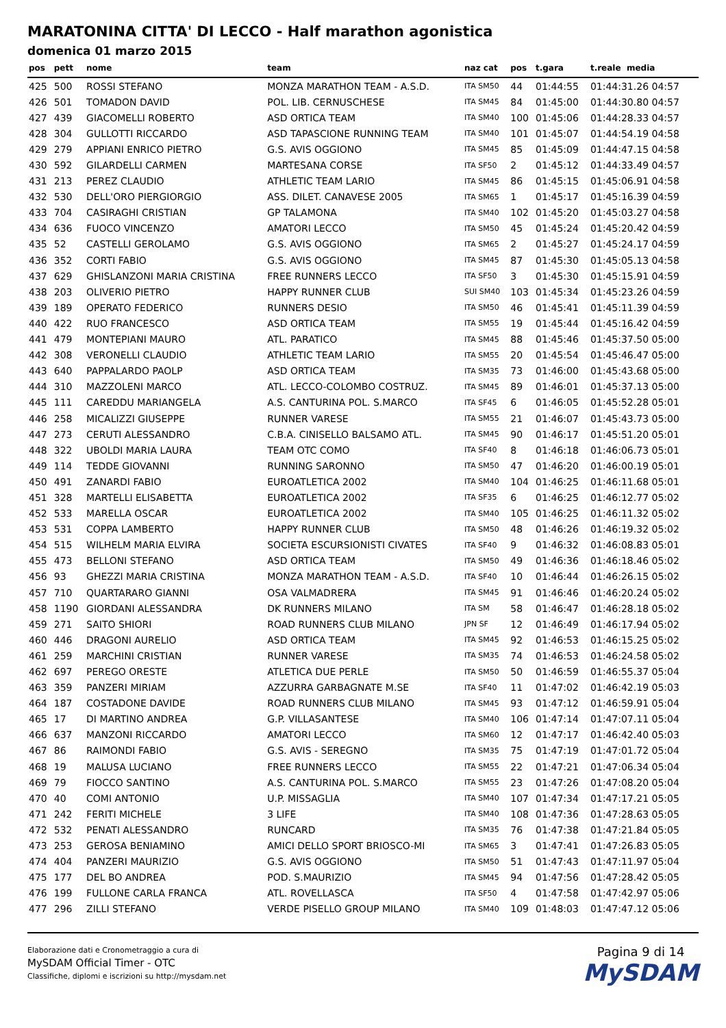MARATONINA CITTA' DI LECCO - Half marathon agonistica
domenica 01 marzo 2015
| pos | pett | nome | team | naz cat | pos | t.gara | t.reale media |
| --- | --- | --- | --- | --- | --- | --- | --- |
| 425 | 500 | ROSSI STEFANO | MONZA MARATHON TEAM - A.S.D. | ITA SM50 | 44 | 01:44:55 | 01:44:31.26 04:57 |
| 426 | 501 | TOMADON DAVID | POL. LIB. CERNUSCHESE | ITA SM45 | 84 | 01:45:00 | 01:44:30.80 04:57 |
| 427 | 439 | GIACOMELLI ROBERTO | ASD ORTICA TEAM | ITA SM40 | 100 | 01:45:06 | 01:44:28.33 04:57 |
| 428 | 304 | GULLOTTI RICCARDO | ASD TAPASCIONE RUNNING TEAM | ITA SM40 | 101 | 01:45:07 | 01:44:54.19 04:58 |
| 429 | 279 | APPIANI ENRICO PIETRO | G.S. AVIS OGGIONO | ITA SM45 | 85 | 01:45:09 | 01:44:47.15 04:58 |
| 430 | 592 | GILARDELLI CARMEN | MARTESANA CORSE | ITA SF50 | 2 | 01:45:12 | 01:44:33.49 04:57 |
| 431 | 213 | PEREZ CLAUDIO | ATHLETIC TEAM LARIO | ITA SM45 | 86 | 01:45:15 | 01:45:06.91 04:58 |
| 432 | 530 | DELL'ORO PIERGIORGIO | ASS. DILET. CANAVESE 2005 | ITA SM65 | 1 | 01:45:17 | 01:45:16.39 04:59 |
| 433 | 704 | CASIRAGHI CRISTIAN | GP TALAMONA | ITA SM40 | 102 | 01:45:20 | 01:45:03.27 04:58 |
| 434 | 636 | FUOCO VINCENZO | AMATORI LECCO | ITA SM50 | 45 | 01:45:24 | 01:45:20.42 04:59 |
| 435 | 52 | CASTELLI GEROLAMO | G.S. AVIS OGGIONO | ITA SM65 | 2 | 01:45:27 | 01:45:24.17 04:59 |
| 436 | 352 | CORTI FABIO | G.S. AVIS OGGIONO | ITA SM45 | 87 | 01:45:30 | 01:45:05.13 04:58 |
| 437 | 629 | GHISLANZONI MARIA CRISTINA | FREE RUNNERS LECCO | ITA SF50 | 3 | 01:45:30 | 01:45:15.91 04:59 |
| 438 | 203 | OLIVERIO PIETRO | HAPPY RUNNER CLUB | SUI SM40 | 103 | 01:45:34 | 01:45:23.26 04:59 |
| 439 | 189 | OPERATO FEDERICO | RUNNERS DESIO | ITA SM50 | 46 | 01:45:41 | 01:45:11.39 04:59 |
| 440 | 422 | RUO FRANCESCO | ASD ORTICA TEAM | ITA SM55 | 19 | 01:45:44 | 01:45:16.42 04:59 |
| 441 | 479 | MONTEPIANI MAURO | ATL. PARATICO | ITA SM45 | 88 | 01:45:46 | 01:45:37.50 05:00 |
| 442 | 308 | VERONELLI CLAUDIO | ATHLETIC TEAM LARIO | ITA SM55 | 20 | 01:45:54 | 01:45:46.47 05:00 |
| 443 | 640 | PAPPALARDO PAOLP | ASD ORTICA TEAM | ITA SM35 | 73 | 01:46:00 | 01:45:43.68 05:00 |
| 444 | 310 | MAZZOLENI MARCO | ATL. LECCO-COLOMBO COSTRUZ. | ITA SM45 | 89 | 01:46:01 | 01:45:37.13 05:00 |
| 445 | 111 | CAREDDU MARIANGELA | A.S. CANTURINA POL. S.MARCO | ITA SF45 | 6 | 01:46:05 | 01:45:52.28 05:01 |
| 446 | 258 | MICALIZZI GIUSEPPE | RUNNER VARESE | ITA SM55 | 21 | 01:46:07 | 01:45:43.73 05:00 |
| 447 | 273 | CERUTI ALESSANDRO | C.B.A. CINISELLO BALSAMO ATL. | ITA SM45 | 90 | 01:46:17 | 01:45:51.20 05:01 |
| 448 | 322 | UBOLDI MARIA LAURA | TEAM OTC COMO | ITA SF40 | 8 | 01:46:18 | 01:46:06.73 05:01 |
| 449 | 114 | TEDDE GIOVANNI | RUNNING SARONNO | ITA SM50 | 47 | 01:46:20 | 01:46:00.19 05:01 |
| 450 | 491 | ZANARDI FABIO | EUROATLETICA 2002 | ITA SM40 | 104 | 01:46:25 | 01:46:11.68 05:01 |
| 451 | 328 | MARTELLI ELISABETTA | EUROATLETICA 2002 | ITA SF35 | 6 | 01:46:25 | 01:46:12.77 05:02 |
| 452 | 533 | MARELLA OSCAR | EUROATLETICA 2002 | ITA SM40 | 105 | 01:46:25 | 01:46:11.32 05:02 |
| 453 | 531 | COPPA LAMBERTO | HAPPY RUNNER CLUB | ITA SM50 | 48 | 01:46:26 | 01:46:19.32 05:02 |
| 454 | 515 | WILHELM MARIA ELVIRA | SOCIETA ESCURSIONISTI CIVATES | ITA SF40 | 9 | 01:46:32 | 01:46:08.83 05:01 |
| 455 | 473 | BELLONI STEFANO | ASD ORTICA TEAM | ITA SM50 | 49 | 01:46:36 | 01:46:18.46 05:02 |
| 456 | 93 | GHEZZI MARIA CRISTINA | MONZA MARATHON TEAM - A.S.D. | ITA SF40 | 10 | 01:46:44 | 01:46:26.15 05:02 |
| 457 | 710 | QUARTARARO GIANNI | OSA VALMADRERA | ITA SM45 | 91 | 01:46:46 | 01:46:20.24 05:02 |
| 458 | 1190 | GIORDANI ALESSANDRA | DK RUNNERS MILANO | ITA SM | 58 | 01:46:47 | 01:46:28.18 05:02 |
| 459 | 271 | SAITO SHIORI | ROAD RUNNERS CLUB MILANO | JPN SF | 12 | 01:46:49 | 01:46:17.94 05:02 |
| 460 | 446 | DRAGONI AURELIO | ASD ORTICA TEAM | ITA SM45 | 92 | 01:46:53 | 01:46:15.25 05:02 |
| 461 | 259 | MARCHINI CRISTIAN | RUNNER VARESE | ITA SM35 | 74 | 01:46:53 | 01:46:24.58 05:02 |
| 462 | 697 | PEREGO ORESTE | ATLETICA DUE PERLE | ITA SM50 | 50 | 01:46:59 | 01:46:55.37 05:04 |
| 463 | 359 | PANZERI MIRIAM | AZZURRA GARBAGNATE M.SE | ITA SF40 | 11 | 01:47:02 | 01:46:42.19 05:03 |
| 464 | 187 | COSTADONE DAVIDE | ROAD RUNNERS CLUB MILANO | ITA SM45 | 93 | 01:47:12 | 01:46:59.91 05:04 |
| 465 | 17 | DI MARTINO ANDREA | G.P. VILLASANTESE | ITA SM40 | 106 | 01:47:14 | 01:47:07.11 05:04 |
| 466 | 637 | MANZONI RICCARDO | AMATORI LECCO | ITA SM60 | 12 | 01:47:17 | 01:46:42.40 05:03 |
| 467 | 86 | RAIMONDI FABIO | G.S. AVIS - SEREGNO | ITA SM35 | 75 | 01:47:19 | 01:47:01.72 05:04 |
| 468 | 19 | MALUSA LUCIANO | FREE RUNNERS LECCO | ITA SM55 | 22 | 01:47:21 | 01:47:06.34 05:04 |
| 469 | 79 | FIOCCO SANTINO | A.S. CANTURINA POL. S.MARCO | ITA SM55 | 23 | 01:47:26 | 01:47:08.20 05:04 |
| 470 | 40 | COMI ANTONIO | U.P. MISSAGLIA | ITA SM40 | 107 | 01:47:34 | 01:47:17.21 05:05 |
| 471 | 242 | FERITI MICHELE | 3 LIFE | ITA SM40 | 108 | 01:47:36 | 01:47:28.63 05:05 |
| 472 | 532 | PENATI ALESSANDRO | RUNCARD | ITA SM35 | 76 | 01:47:38 | 01:47:21.84 05:05 |
| 473 | 253 | GEROSA BENIAMINO | AMICI DELLO SPORT BRIOSCO-MI | ITA SM65 | 3 | 01:47:41 | 01:47:26.83 05:05 |
| 474 | 404 | PANZERI MAURIZIO | G.S. AVIS OGGIONO | ITA SM50 | 51 | 01:47:43 | 01:47:11.97 05:04 |
| 475 | 177 | DEL BO ANDREA | POD. S.MAURIZIO | ITA SM45 | 94 | 01:47:56 | 01:47:28.42 05:05 |
| 476 | 199 | FULLONE CARLA FRANCA | ATL. ROVELLASCA | ITA SF50 | 4 | 01:47:58 | 01:47:42.97 05:06 |
| 477 | 296 | ZILLI STEFANO | VERDE PISELLO GROUP MILANO | ITA SM40 | 109 | 01:48:03 | 01:47:47.12 05:06 |
Elaborazione dati e Cronometraggio a cura di
MySDAM Official Timer - OTC
Classifiche, diplomi e iscrizioni su http://mysdam.net
Pagina 9 di 14
MySDAM